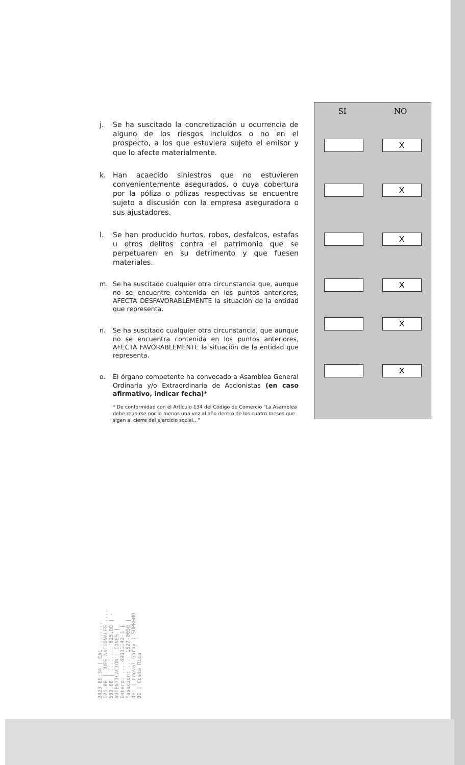j. Se ha suscitado la concretización u ocurrencia de alguno de los riesgos incluidos o no en el prospecto, a los que estuviera sujeto el emisor y que lo afecte materialmente.
k. Han acaecido siniestros que no estuvieren convenientemente asegurados, o cuya cobertura por la póliza o pólizas respectivas se encuentre sujeto a discusión con la empresa aseguradora o sus ajustadores.
l. Se han producido hurtos, robos, desfalcos, estafas u otros delitos contra el patrimonio que se perpetuaren en su detrimento y que fuesen materiales.
m. Se ha suscitado cualquier otra circunstancia que, aunque no se encuentre contenida en los puntos anteriores, AFECTA DESFAVORABLEMENTE la situación de la entidad que representa.
n. Se ha suscitado cualquier otra circunstancia, que aunque no se encuentra contenida en los puntos anteriores, AFECTA FAVORABLEMENTE la situación de la entidad que representa.
o. El órgano competente ha convocado a Asamblea General Ordinaria y/o Extraordinaria de Accionistas (en caso afirmativo, indicar fecha)*
* De conformidad con el Artículo 134 del Código de Comercio "La Asamblea debe reunirse por lo menos una vez al año dentro de los cuatro meses que sigan al cierre del ejercicio social..."
SI NO
X
X
X
X
X
X
2023 09:34 | CAL ........ 125.00 | JUES NACIONALES .... 500.00 | ........ 625.00 | -AUTENTICACION | IONES | Intero: ....49031142-3 | Fasacion: .... 1627-0050 | de: | ndoval Garay | SUPREMO DE | Costa Rica